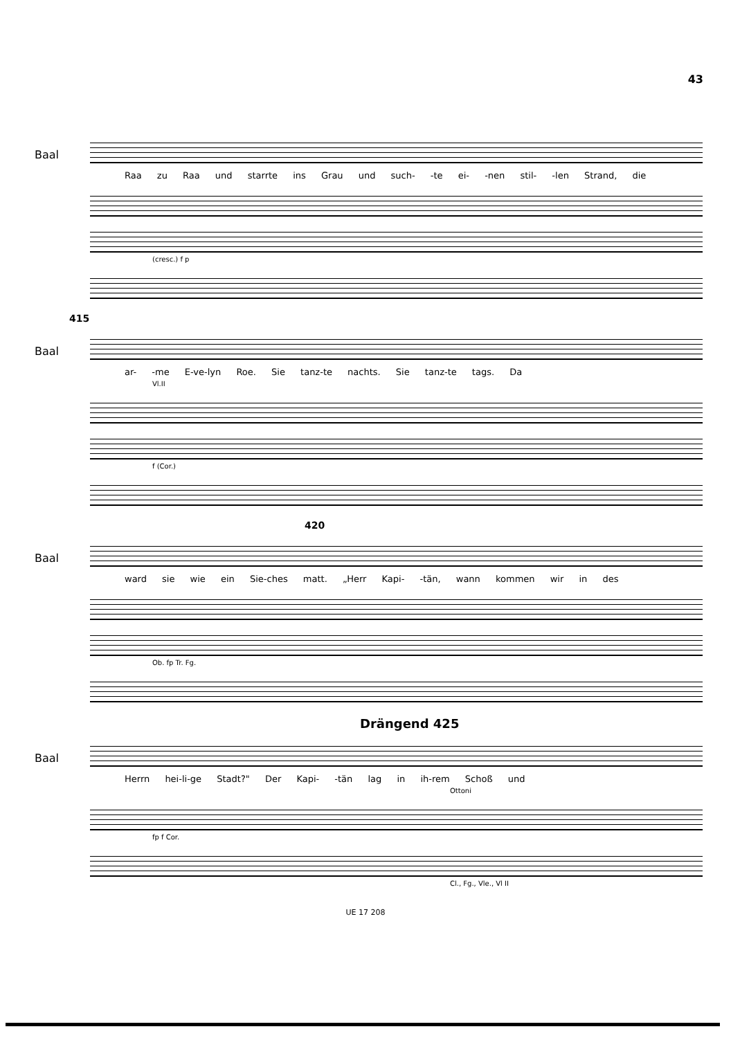43
Baal
Raa zu Raa und starrte ins Grau und such- -te ei- -nen stil- -len Strand, die
(cresc.) f p
415
Baal
ar- -me E-ve-lyn Roe. Sie tanz-te nachts. Sie tanz-te tags. Da
Vl.II
f (Cor.)
420
Baal
ward sie wie ein Sie-ches matt. „Herr Kapi- -tän, wann kommen wir in des
Ob. fp Tr. Fg.
Drängend 425
Baal
Herrn hei-li-ge Stadt?" Der Kapi- -tän lag in ih-rem Schoß und
Ottoni
fp f Cor.
Cl., Fg., Vle., Vl II
UE 17 208